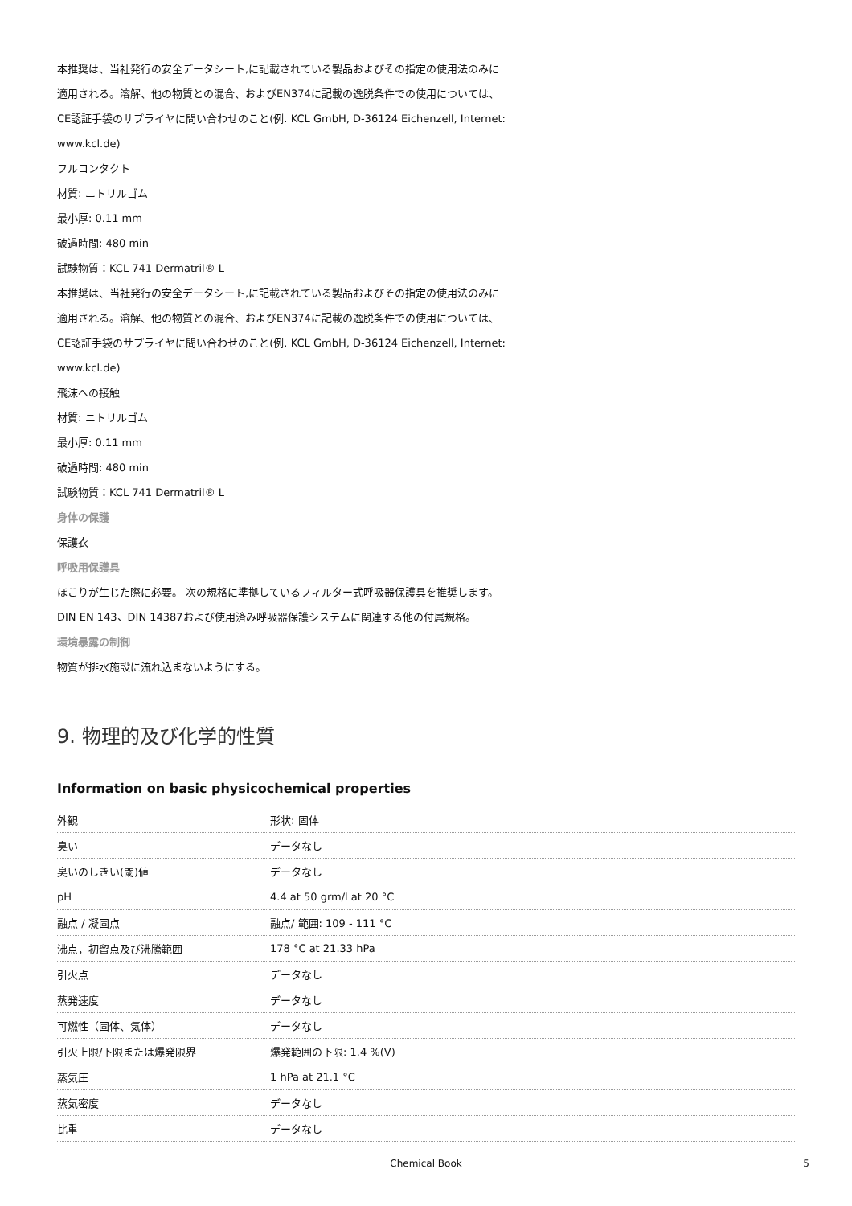本推奨は、当社発行の安全データシート,に記載されている製品およびその指定の使用法のみに
適用される。溶解、他の物質との混合、およびEN374に記載の逸脱条件での使用については、
CE認証手袋のサプライヤに問い合わせのこと(例. KCL GmbH, D-36124 Eichenzell, Internet:
www.kcl.de)
フルコンタクト
材質: ニトリルゴム
最小厚: 0.11 mm
破過時間: 480 min
試験物質：KCL 741 Dermatril® L
本推奨は、当社発行の安全データシート,に記載されている製品およびその指定の使用法のみに
適用される。溶解、他の物質との混合、およびEN374に記載の逸脱条件での使用については、
CE認証手袋のサプライヤに問い合わせのこと(例. KCL GmbH, D-36124 Eichenzell, Internet:
www.kcl.de)
飛沫への接触
材質: ニトリルゴム
最小厚: 0.11 mm
破過時間: 480 min
試験物質：KCL 741 Dermatril® L
身体の保護
保護衣
呼吸用保護具
ほこりが生じた際に必要。 次の規格に準拠しているフィルター式呼吸器保護具を推奨します。
DIN EN 143、DIN 14387および使用済み呼吸器保護システムに関連する他の付属規格。
環境暴露の制御
物質が排水施設に流れ込まないようにする。
9. 物理的及び化学的性質
Information on basic physicochemical properties
| 外観 | 形状: 固体 |
| 臭い | データなし |
| 臭いのしきい(閾)値 | データなし |
| pH | 4.4 at 50 grm/l at 20 °C |
| 融点 / 凝固点 | 融点/ 範囲: 109 - 111 °C |
| 沸点，初留点及び沸騰範囲 | 178 °C at 21.33 hPa |
| 引火点 | データなし |
| 蒸発速度 | データなし |
| 可燃性（固体、気体） | データなし |
| 引火上限/下限または爆発限界 | 爆発範囲の下限: 1.4 %(V) |
| 蒸気圧 | 1 hPa at 21.1 °C |
| 蒸気密度 | データなし |
| 比重 | データなし |
Chemical Book 5